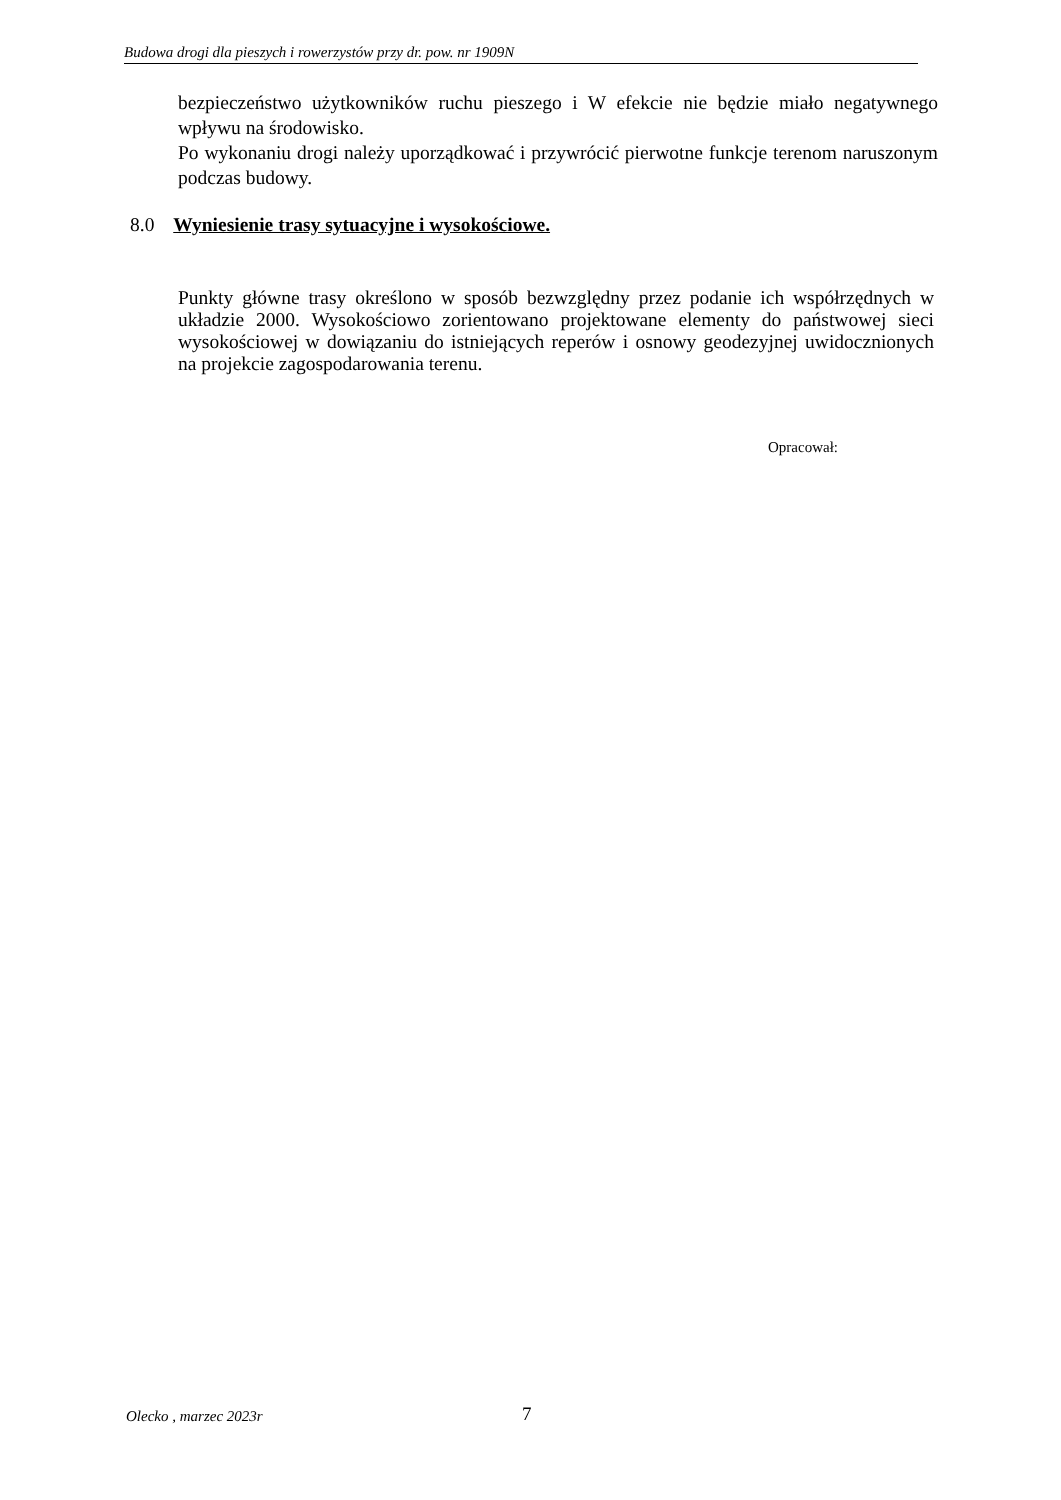Budowa drogi dla pieszych i rowerzystów przy dr. pow. nr 1909N
bezpieczeństwo użytkowników ruchu pieszego i W efekcie nie będzie miało negatywnego wpływu na środowisko.
Po wykonaniu drogi należy uporządkować i przywrócić pierwotne funkcje terenom naruszonym podczas budowy.
8.0 Wyniesienie trasy sytuacyjne i wysokościowe.
Punkty główne trasy określono w sposób bezwzględny przez podanie ich współrzędnych w układzie 2000. Wysokościowo zorientowano projektowane elementy do państwowej sieci wysokościowej w dowiązaniu do istniejących reperów i osnowy geodezyjnej uwidocznionych na projekcie zagospodarowania terenu.
Opracował:
Olecko , marzec 2023r 7